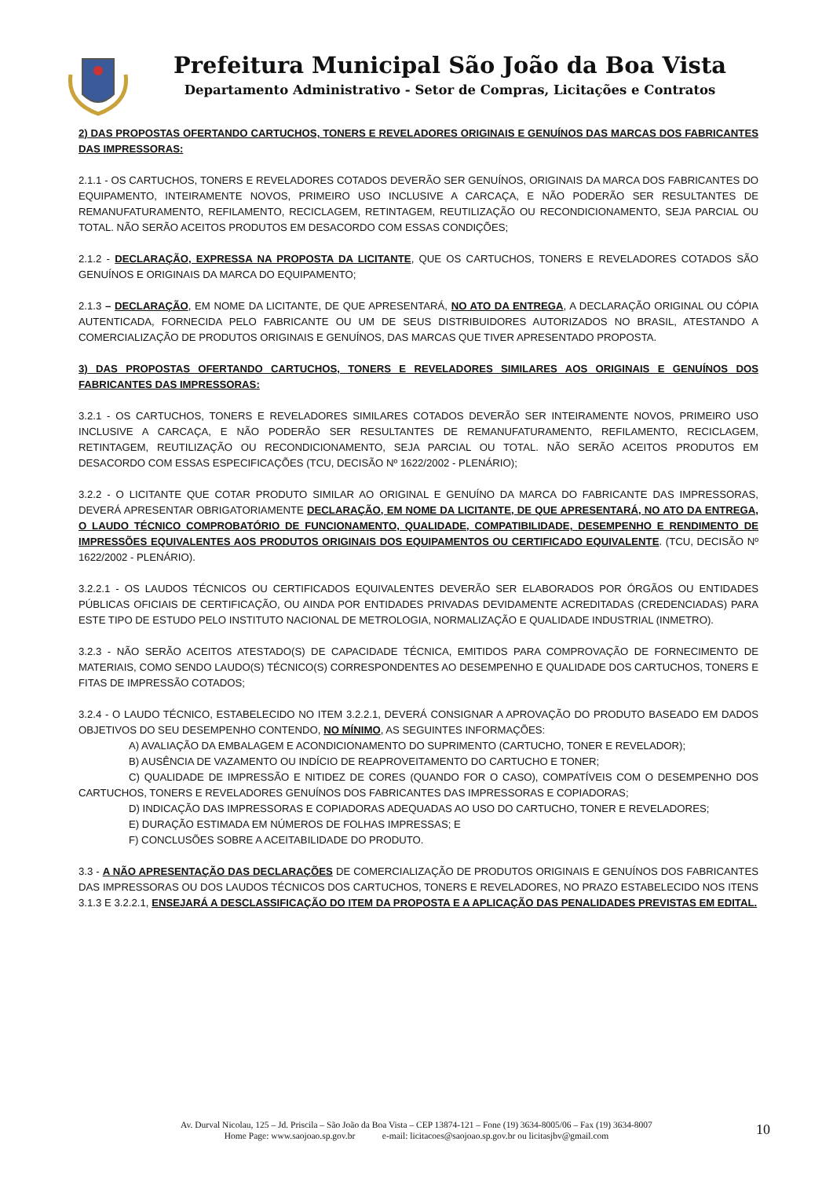Prefeitura Municipal São João da Boa Vista
Departamento Administrativo - Setor de Compras, Licitações e Contratos
2) DAS PROPOSTAS OFERTANDO CARTUCHOS, TONERS E REVELADORES ORIGINAIS E GENUÍNOS DAS MARCAS DOS FABRICANTES DAS IMPRESSORAS:
2.1.1 - OS CARTUCHOS, TONERS E REVELADORES COTADOS DEVERÃO SER GENUÍNOS, ORIGINAIS DA MARCA DOS FABRICANTES DO EQUIPAMENTO, INTEIRAMENTE NOVOS, PRIMEIRO USO INCLUSIVE A CARCAÇA, E NÃO PODERÃO SER RESULTANTES DE REMANUFATURAMENTO, REFILAMENTO, RECICLAGEM, RETINTAGEM, REUTILIZAÇÃO OU RECONDICIONAMENTO, SEJA PARCIAL OU TOTAL. NÃO SERÃO ACEITOS PRODUTOS EM DESACORDO COM ESSAS CONDIÇÕES;
2.1.2 - DECLARAÇÃO, EXPRESSA NA PROPOSTA DA LICITANTE, QUE OS CARTUCHOS, TONERS E REVELADORES COTADOS SÃO GENUÍNOS E ORIGINAIS DA MARCA DO EQUIPAMENTO;
2.1.3 – DECLARAÇÃO, EM NOME DA LICITANTE, DE QUE APRESENTARÁ, NO ATO DA ENTREGA, A DECLARAÇÃO ORIGINAL OU CÓPIA AUTENTICADA, FORNECIDA PELO FABRICANTE OU UM DE SEUS DISTRIBUIDORES AUTORIZADOS NO BRASIL, ATESTANDO A COMERCIALIZAÇÃO DE PRODUTOS ORIGINAIS E GENUÍNOS, DAS MARCAS QUE TIVER APRESENTADO PROPOSTA.
3) DAS PROPOSTAS OFERTANDO CARTUCHOS, TONERS E REVELADORES SIMILARES AOS ORIGINAIS E GENUÍNOS DOS FABRICANTES DAS IMPRESSORAS:
3.2.1 - OS CARTUCHOS, TONERS E REVELADORES SIMILARES COTADOS DEVERÃO SER INTEIRAMENTE NOVOS, PRIMEIRO USO INCLUSIVE A CARCAÇA, E NÃO PODERÃO SER RESULTANTES DE REMANUFATURAMENTO, REFILAMENTO, RECICLAGEM, RETINTAGEM, REUTILIZAÇÃO OU RECONDICIONAMENTO, SEJA PARCIAL OU TOTAL. NÃO SERÃO ACEITOS PRODUTOS EM DESACORDO COM ESSAS ESPECIFICAÇÕES (TCU, DECISÃO Nº 1622/2002 - PLENÁRIO);
3.2.2 - O LICITANTE QUE COTAR PRODUTO SIMILAR AO ORIGINAL E GENUÍNO DA MARCA DO FABRICANTE DAS IMPRESSORAS, DEVERÁ APRESENTAR OBRIGATORIAMENTE DECLARAÇÃO, EM NOME DA LICITANTE, DE QUE APRESENTARÁ, NO ATO DA ENTREGA, O LAUDO TÉCNICO COMPROBATÓRIO DE FUNCIONAMENTO, QUALIDADE, COMPATIBILIDADE, DESEMPENHO E RENDIMENTO DE IMPRESSÕES EQUIVALENTES AOS PRODUTOS ORIGINAIS DOS EQUIPAMENTOS OU CERTIFICADO EQUIVALENTE. (TCU, DECISÃO Nº 1622/2002 - PLENÁRIO).
3.2.2.1 - OS LAUDOS TÉCNICOS OU CERTIFICADOS EQUIVALENTES DEVERÃO SER ELABORADOS POR ÓRGÃOS OU ENTIDADES PÚBLICAS OFICIAIS DE CERTIFICAÇÃO, OU AINDA POR ENTIDADES PRIVADAS DEVIDAMENTE ACREDITADAS (CREDENCIADAS) PARA ESTE TIPO DE ESTUDO PELO INSTITUTO NACIONAL DE METROLOGIA, NORMALIZAÇÃO E QUALIDADE INDUSTRIAL (INMETRO).
3.2.3 - NÃO SERÃO ACEITOS ATESTADO(S) DE CAPACIDADE TÉCNICA, EMITIDOS PARA COMPROVAÇÃO DE FORNECIMENTO DE MATERIAIS, COMO SENDO LAUDO(S) TÉCNICO(S) CORRESPONDENTES AO DESEMPENHO E QUALIDADE DOS CARTUCHOS, TONERS E FITAS DE IMPRESSÃO COTADOS;
3.2.4 - O LAUDO TÉCNICO, ESTABELECIDO NO ITEM 3.2.2.1, DEVERÁ CONSIGNAR A APROVAÇÃO DO PRODUTO BASEADO EM DADOS OBJETIVOS DO SEU DESEMPENHO CONTENDO, NO MÍNIMO, AS SEGUINTES INFORMAÇÕES:
A) AVALIAÇÃO DA EMBALAGEM E ACONDICIONAMENTO DO SUPRIMENTO (CARTUCHO, TONER E REVELADOR);
B) AUSÊNCIA DE VAZAMENTO OU INDÍCIO DE REAPROVEITAMENTO DO CARTUCHO E TONER;
C) QUALIDADE DE IMPRESSÃO E NITIDEZ DE CORES (QUANDO FOR O CASO), COMPATÍVEIS COM O DESEMPENHO DOS CARTUCHOS, TONERS E REVELADORES GENUÍNOS DOS FABRICANTES DAS IMPRESSORAS E COPIADORAS;
D) INDICAÇÃO DAS IMPRESSORAS E COPIADORAS ADEQUADAS AO USO DO CARTUCHO, TONER E REVELADORES;
E) DURAÇÃO ESTIMADA EM NÚMEROS DE FOLHAS IMPRESSAS; E
F) CONCLUSÕES SOBRE A ACEITABILIDADE DO PRODUTO.
3.3 - A NÃO APRESENTAÇÃO DAS DECLARAÇÕES DE COMERCIALIZAÇÃO DE PRODUTOS ORIGINAIS E GENUÍNOS DOS FABRICANTES DAS IMPRESSORAS OU DOS LAUDOS TÉCNICOS DOS CARTUCHOS, TONERS E REVELADORES, NO PRAZO ESTABELECIDO NOS ITENS 3.1.3 E 3.2.2.1, ENSEJARÁ A DESCLASSIFICAÇÃO DO ITEM DA PROPOSTA E A APLICAÇÃO DAS PENALIDADES PREVISTAS EM EDITAL.
Av. Durval Nicolau, 125 – Jd. Priscila – São João da Boa Vista – CEP 13874-121 – Fone (19) 3634-8005/06 – Fax (19) 3634-8007
Home Page: www.saojoao.sp.gov.br e-mail: licitacoes@saojoao.sp.gov.br ou licitasjbv@gmail.com
10